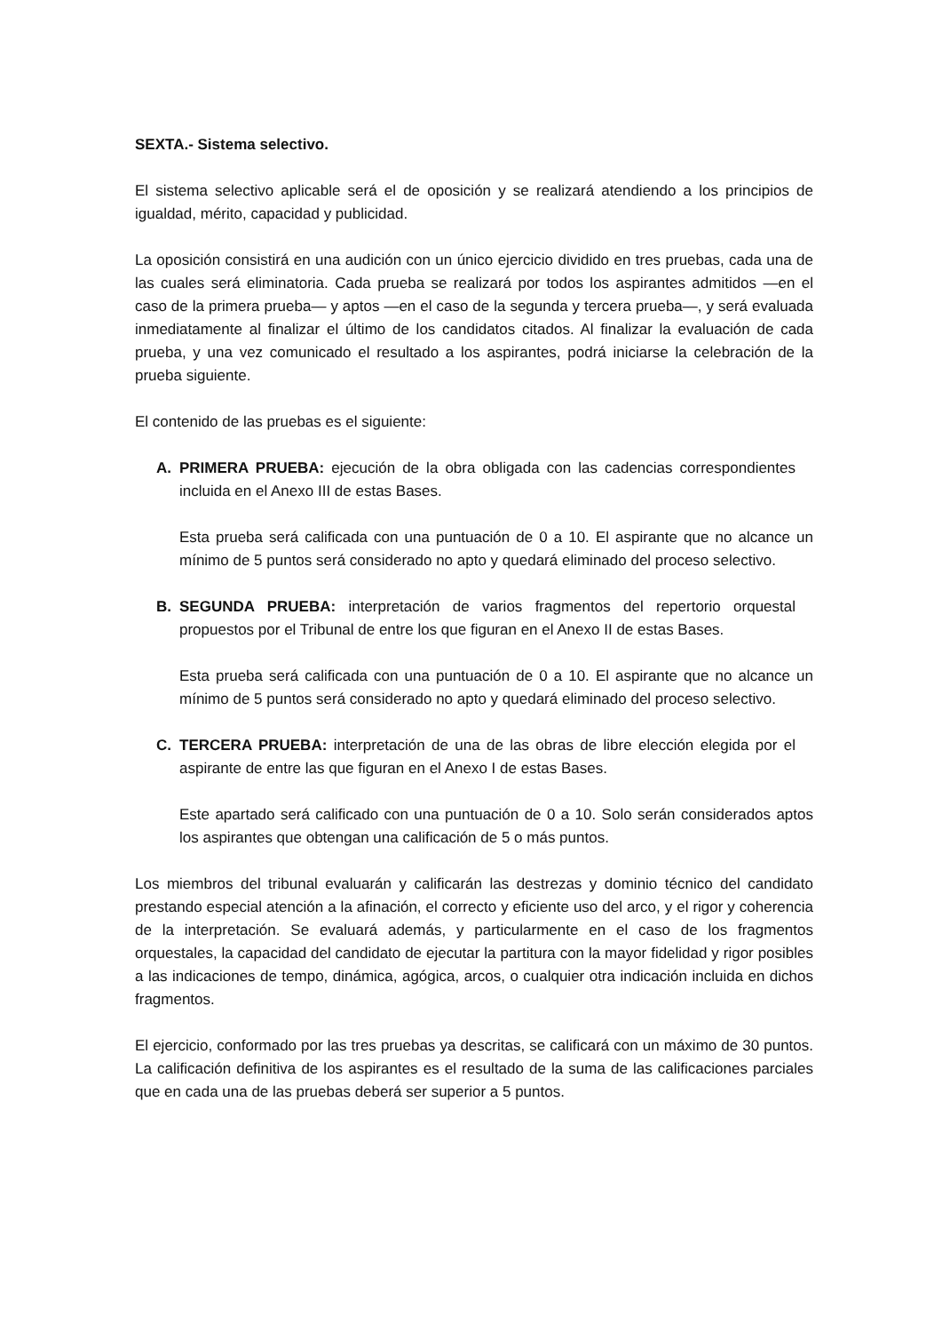SEXTA.- Sistema selectivo.
El sistema selectivo aplicable será el de oposición y se realizará atendiendo a los principios de igualdad, mérito, capacidad y publicidad.
La oposición consistirá en una audición con un único ejercicio dividido en tres pruebas, cada una de las cuales será eliminatoria. Cada prueba se realizará por todos los aspirantes admitidos —en el caso de la primera prueba— y aptos —en el caso de la segunda y tercera prueba—, y será evaluada inmediatamente al finalizar el último de los candidatos citados. Al finalizar la evaluación de cada prueba, y una vez comunicado el resultado a los aspirantes, podrá iniciarse la celebración de la prueba siguiente.
El contenido de las pruebas es el siguiente:
A. PRIMERA PRUEBA: ejecución de la obra obligada con las cadencias correspondientes incluida en el Anexo III de estas Bases.
Esta prueba será calificada con una puntuación de 0 a 10. El aspirante que no alcance un mínimo de 5 puntos será considerado no apto y quedará eliminado del proceso selectivo.
B. SEGUNDA PRUEBA: interpretación de varios fragmentos del repertorio orquestal propuestos por el Tribunal de entre los que figuran en el Anexo II de estas Bases.
Esta prueba será calificada con una puntuación de 0 a 10. El aspirante que no alcance un mínimo de 5 puntos será considerado no apto y quedará eliminado del proceso selectivo.
C. TERCERA PRUEBA: interpretación de una de las obras de libre elección elegida por el aspirante de entre las que figuran en el Anexo I de estas Bases.
Este apartado será calificado con una puntuación de 0 a 10. Solo serán considerados aptos los aspirantes que obtengan una calificación de 5 o más puntos.
Los miembros del tribunal evaluarán y calificarán las destrezas y dominio técnico del candidato prestando especial atención a la afinación, el correcto y eficiente uso del arco, y el rigor y coherencia de la interpretación. Se evaluará además, y particularmente en el caso de los fragmentos orquestales, la capacidad del candidato de ejecutar la partitura con la mayor fidelidad y rigor posibles a las indicaciones de tempo, dinámica, agógica, arcos, o cualquier otra indicación incluida en dichos fragmentos.
El ejercicio, conformado por las tres pruebas ya descritas, se calificará con un máximo de 30 puntos. La calificación definitiva de los aspirantes es el resultado de la suma de las calificaciones parciales que en cada una de las pruebas deberá ser superior a 5 puntos.